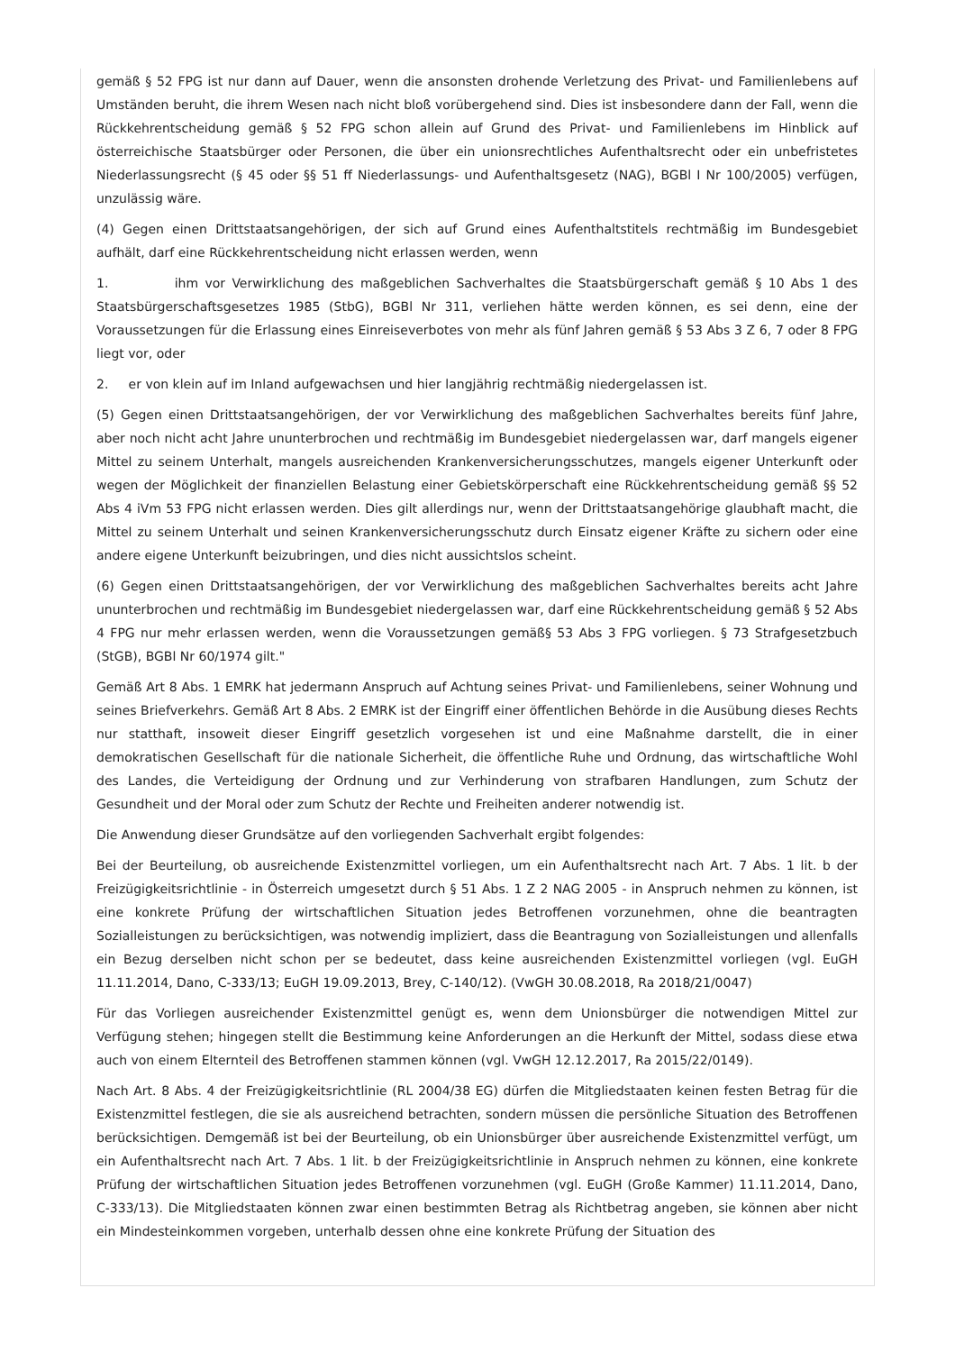gemäß § 52 FPG ist nur dann auf Dauer, wenn die ansonsten drohende Verletzung des Privat- und Familienlebens auf Umständen beruht, die ihrem Wesen nach nicht bloß vorübergehend sind. Dies ist insbesondere dann der Fall, wenn die Rückkehrentscheidung gemäß § 52 FPG schon allein auf Grund des Privat- und Familienlebens im Hinblick auf österreichische Staatsbürger oder Personen, die über ein unionsrechtliches Aufenthaltsrecht oder ein unbefristetes Niederlassungsrecht (§ 45 oder §§ 51 ff Niederlassungs- und Aufenthaltsgesetz (NAG), BGBl I Nr 100/2005) verfügen, unzulässig wäre.
(4) Gegen einen Drittstaatsangehörigen, der sich auf Grund eines Aufenthaltstitels rechtmäßig im Bundesgebiet aufhält, darf eine Rückkehrentscheidung nicht erlassen werden, wenn
1. ihm vor Verwirklichung des maßgeblichen Sachverhaltes die Staatsbürgerschaft gemäß § 10 Abs 1 des Staatsbürgerschaftsgesetzes 1985 (StbG), BGBl Nr 311, verliehen hätte werden können, es sei denn, eine der Voraussetzungen für die Erlassung eines Einreiseverbotes von mehr als fünf Jahren gemäß § 53 Abs 3 Z 6, 7 oder 8 FPG liegt vor, oder
2. er von klein auf im Inland aufgewachsen und hier langjährig rechtmäßig niedergelassen ist.
(5) Gegen einen Drittstaatsangehörigen, der vor Verwirklichung des maßgeblichen Sachverhaltes bereits fünf Jahre, aber noch nicht acht Jahre ununterbrochen und rechtmäßig im Bundesgebiet niedergelassen war, darf mangels eigener Mittel zu seinem Unterhalt, mangels ausreichenden Krankenversicherungsschutzes, mangels eigener Unterkunft oder wegen der Möglichkeit der finanziellen Belastung einer Gebietskörperschaft eine Rückkehrentscheidung gemäß §§ 52 Abs 4 iVm 53 FPG nicht erlassen werden. Dies gilt allerdings nur, wenn der Drittstaatsangehörige glaubhaft macht, die Mittel zu seinem Unterhalt und seinen Krankenversicherungsschutz durch Einsatz eigener Kräfte zu sichern oder eine andere eigene Unterkunft beizubringen, und dies nicht aussichtslos scheint.
(6) Gegen einen Drittstaatsangehörigen, der vor Verwirklichung des maßgeblichen Sachverhaltes bereits acht Jahre ununterbrochen und rechtmäßig im Bundesgebiet niedergelassen war, darf eine Rückkehrentscheidung gemäß § 52 Abs 4 FPG nur mehr erlassen werden, wenn die Voraussetzungen gemäß§ 53 Abs 3 FPG vorliegen. § 73 Strafgesetzbuch (StGB), BGBl Nr 60/1974 gilt."
Gemäß Art 8 Abs. 1 EMRK hat jedermann Anspruch auf Achtung seines Privat- und Familienlebens, seiner Wohnung und seines Briefverkehrs. Gemäß Art 8 Abs. 2 EMRK ist der Eingriff einer öffentlichen Behörde in die Ausübung dieses Rechts nur statthaft, insoweit dieser Eingriff gesetzlich vorgesehen ist und eine Maßnahme darstellt, die in einer demokratischen Gesellschaft für die nationale Sicherheit, die öffentliche Ruhe und Ordnung, das wirtschaftliche Wohl des Landes, die Verteidigung der Ordnung und zur Verhinderung von strafbaren Handlungen, zum Schutz der Gesundheit und der Moral oder zum Schutz der Rechte und Freiheiten anderer notwendig ist.
Die Anwendung dieser Grundsätze auf den vorliegenden Sachverhalt ergibt folgendes:
Bei der Beurteilung, ob ausreichende Existenzmittel vorliegen, um ein Aufenthaltsrecht nach Art. 7 Abs. 1 lit. b der Freizügigkeitsrichtlinie - in Österreich umgesetzt durch § 51 Abs. 1 Z 2 NAG 2005 - in Anspruch nehmen zu können, ist eine konkrete Prüfung der wirtschaftlichen Situation jedes Betroffenen vorzunehmen, ohne die beantragten Sozialleistungen zu berücksichtigen, was notwendig impliziert, dass die Beantragung von Sozialleistungen und allenfalls ein Bezug derselben nicht schon per se bedeutet, dass keine ausreichenden Existenzmittel vorliegen (vgl. EuGH 11.11.2014, Dano, C-333/13; EuGH 19.09.2013, Brey, C-140/12). (VwGH 30.08.2018, Ra 2018/21/0047)
Für das Vorliegen ausreichender Existenzmittel genügt es, wenn dem Unionsbürger die notwendigen Mittel zur Verfügung stehen; hingegen stellt die Bestimmung keine Anforderungen an die Herkunft der Mittel, sodass diese etwa auch von einem Elternteil des Betroffenen stammen können (vgl. VwGH 12.12.2017, Ra 2015/22/0149).
Nach Art. 8 Abs. 4 der Freizügigkeitsrichtlinie (RL 2004/38 EG) dürfen die Mitgliedstaaten keinen festen Betrag für die Existenzmittel festlegen, die sie als ausreichend betrachten, sondern müssen die persönliche Situation des Betroffenen berücksichtigen. Demgemäß ist bei der Beurteilung, ob ein Unionsbürger über ausreichende Existenzmittel verfügt, um ein Aufenthaltsrecht nach Art. 7 Abs. 1 lit. b der Freizügigkeitsrichtlinie in Anspruch nehmen zu können, eine konkrete Prüfung der wirtschaftlichen Situation jedes Betroffenen vorzunehmen (vgl. EuGH (Große Kammer) 11.11.2014, Dano, C-333/13). Die Mitgliedstaaten können zwar einen bestimmten Betrag als Richtbetrag angeben, sie können aber nicht ein Mindesteinkommen vorgeben, unterhalb dessen ohne eine konkrete Prüfung der Situation des